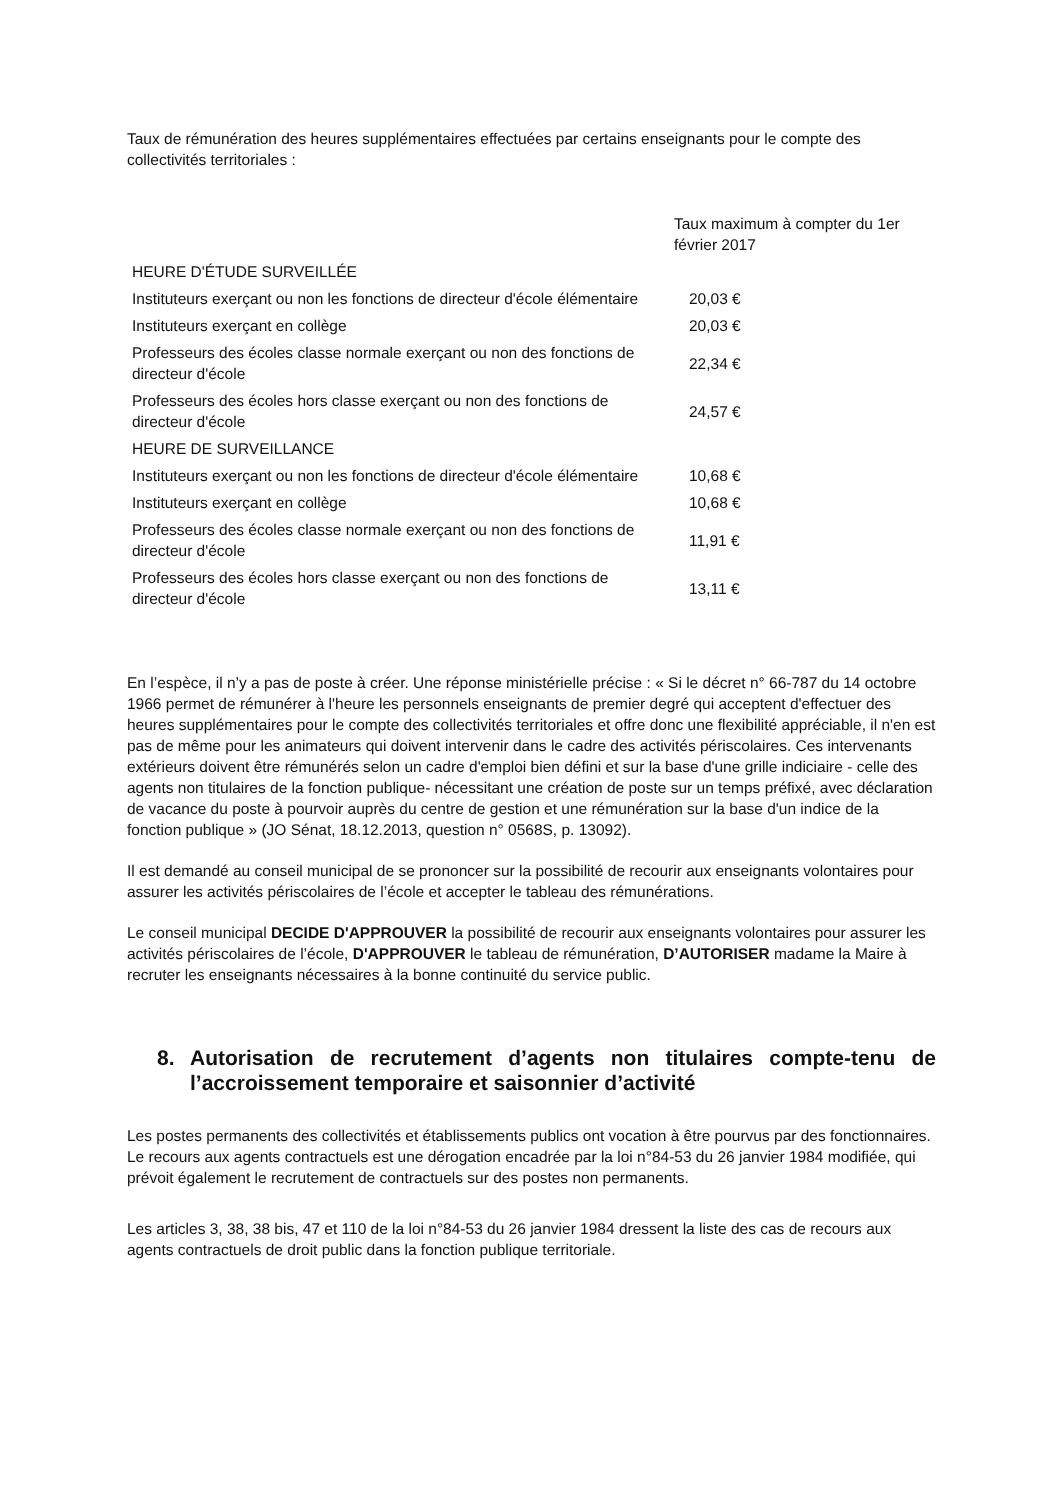Taux de rémunération des heures supplémentaires effectuées par certains enseignants pour le compte des collectivités territoriales :
| | Taux maximum à compter du 1er février 2017 |
| HEURE D'ÉTUDE SURVEILLÉE | |
| Instituteurs exerçant ou non les fonctions de directeur d'école élémentaire | 20,03 € |
| Instituteurs exerçant en collège | 20,03 € |
| Professeurs des écoles classe normale exerçant ou non des fonctions de directeur d'école | 22,34 € |
| Professeurs des écoles hors classe exerçant ou non des fonctions de directeur d'école | 24,57 € |
| HEURE DE SURVEILLANCE | |
| Instituteurs exerçant ou non les fonctions de directeur d'école élémentaire | 10,68 € |
| Instituteurs exerçant en collège | 10,68 € |
| Professeurs des écoles classe normale exerçant ou non des fonctions de directeur d'école | 11,91 € |
| Professeurs des écoles hors classe exerçant ou non des fonctions de directeur d'école | 13,11 € |
En l’espèce, il n’y a pas de poste à créer. Une réponse ministérielle précise : « Si le décret n° 66-787 du 14 octobre 1966 permet de rémunérer à l'heure les personnels enseignants de premier degré qui acceptent d'effectuer des heures supplémentaires pour le compte des collectivités territoriales et offre donc une flexibilité appréciable, il n'en est pas de même pour les animateurs qui doivent intervenir dans le cadre des activités périscolaires. Ces intervenants extérieurs doivent être rémunérés selon un cadre d'emploi bien défini et sur la base d'une grille indiciaire - celle des agents non titulaires de la fonction publique- nécessitant une création de poste sur un temps préfixé, avec déclaration de vacance du poste à pourvoir auprès du centre de gestion et une rémunération sur la base d'un indice de la fonction publique » (JO Sénat, 18.12.2013, question n° 0568S, p. 13092).
Il est demandé au conseil municipal de se prononcer sur la possibilité de recourir aux enseignants volontaires pour assurer les activités périscolaires de l’école et accepter le tableau des rémunérations.
Le conseil municipal DECIDE D'APPROUVER la possibilité de recourir aux enseignants volontaires pour assurer les activités périscolaires de l’école, D'APPROUVER le tableau de rémunération, D’AUTORISER madame la Maire à recruter les enseignants nécessaires à la bonne continuité du service public.
8. Autorisation de recrutement d’agents non titulaires compte-tenu de l’accroissement temporaire et saisonnier d’activité
Les postes permanents des collectivités et établissements publics ont vocation à être pourvus par des fonctionnaires. Le recours aux agents contractuels est une dérogation encadrée par la loi n°84-53 du 26 janvier 1984 modifiée, qui prévoit également le recrutement de contractuels sur des postes non permanents.
Les articles 3, 38, 38 bis, 47 et 110 de la loi n°84-53 du 26 janvier 1984 dressent la liste des cas de recours aux agents contractuels de droit public dans la fonction publique territoriale.